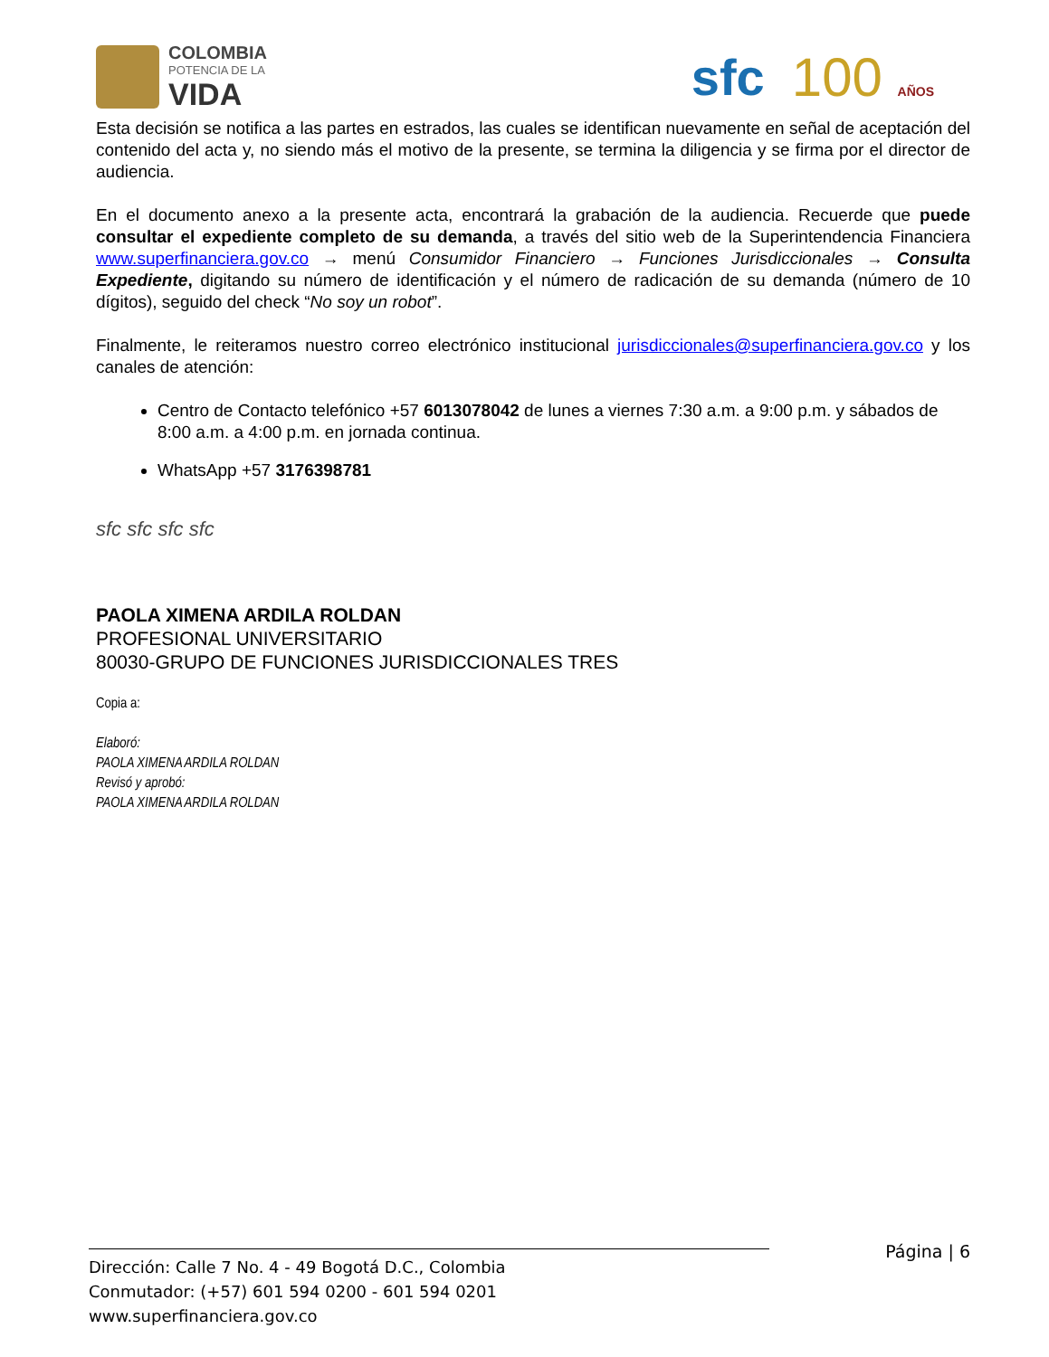COLOMBIA
POTENCIA DE LA
VIDA
sfc 100 AÑOS
Esta decisión se notifica a las partes en estrados, las cuales se identifican nuevamente en señal de aceptación del contenido del acta y, no siendo más el motivo de la presente, se termina la diligencia y se firma por el director de audiencia.
En el documento anexo a la presente acta, encontrará la grabación de la audiencia. Recuerde que puede consultar el expediente completo de su demanda, a través del sitio web de la Superintendencia Financiera www.superfinanciera.gov.co → menú Consumidor Financiero → Funciones Jurisdiccionales → Consulta Expediente, digitando su número de identificación y el número de radicación de su demanda (número de 10 dígitos), seguido del check “No soy un robot”.
Finalmente, le reiteramos nuestro correo electrónico institucional jurisdiccionales@superfinanciera.gov.co y los canales de atención:
Centro de Contacto telefónico +57 6013078042 de lunes a viernes 7:30 a.m. a 9:00 p.m. y sábados de 8:00 a.m. a 4:00 p.m. en jornada continua.
WhatsApp +57 3176398781
sfc sfc sfc sfc
PAOLA XIMENA ARDILA ROLDAN
PROFESIONAL UNIVERSITARIO
80030-GRUPO DE FUNCIONES JURISDICCIONALES TRES
Copia a:
Elaboró:
PAOLA XIMENA ARDILA ROLDAN
Revisó y aprobó:
PAOLA XIMENA ARDILA ROLDAN
Página | 6
Dirección: Calle 7 No. 4 - 49 Bogotá D.C., Colombia
Conmutador: (+57) 601 594 0200 - 601 594 0201
www.superfinanciera.gov.co